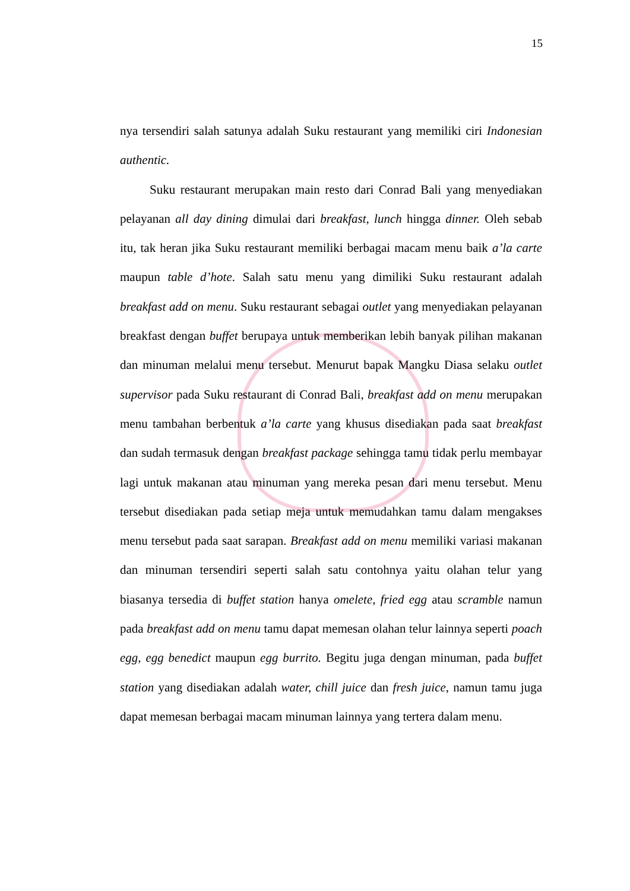15
nya tersendiri salah satunya adalah Suku restaurant yang memiliki ciri Indonesian authentic.
Suku restaurant merupakan main resto dari Conrad Bali yang menyediakan pelayanan all day dining dimulai dari breakfast, lunch hingga dinner. Oleh sebab itu, tak heran jika Suku restaurant memiliki berbagai macam menu baik a’la carte maupun table d’hote. Salah satu menu yang dimiliki Suku restaurant adalah breakfast add on menu. Suku restaurant sebagai outlet yang menyediakan pelayanan breakfast dengan buffet berupaya untuk memberikan lebih banyak pilihan makanan dan minuman melalui menu tersebut. Menurut bapak Mangku Diasa selaku outlet supervisor pada Suku restaurant di Conrad Bali, breakfast add on menu merupakan menu tambahan berbentuk a’la carte yang khusus disediakan pada saat breakfast dan sudah termasuk dengan breakfast package sehingga tamu tidak perlu membayar lagi untuk makanan atau minuman yang mereka pesan dari menu tersebut. Menu tersebut disediakan pada setiap meja untuk memudahkan tamu dalam mengakses menu tersebut pada saat sarapan. Breakfast add on menu memiliki variasi makanan dan minuman tersendiri seperti salah satu contohnya yaitu olahan telur yang biasanya tersedia di buffet station hanya omelete, fried egg atau scramble namun pada breakfast add on menu tamu dapat memesan olahan telur lainnya seperti poach egg, egg benedict maupun egg burrito. Begitu juga dengan minuman, pada buffet station yang disediakan adalah water, chill juice dan fresh juice, namun tamu juga dapat memesan berbagai macam minuman lainnya yang tertera dalam menu.